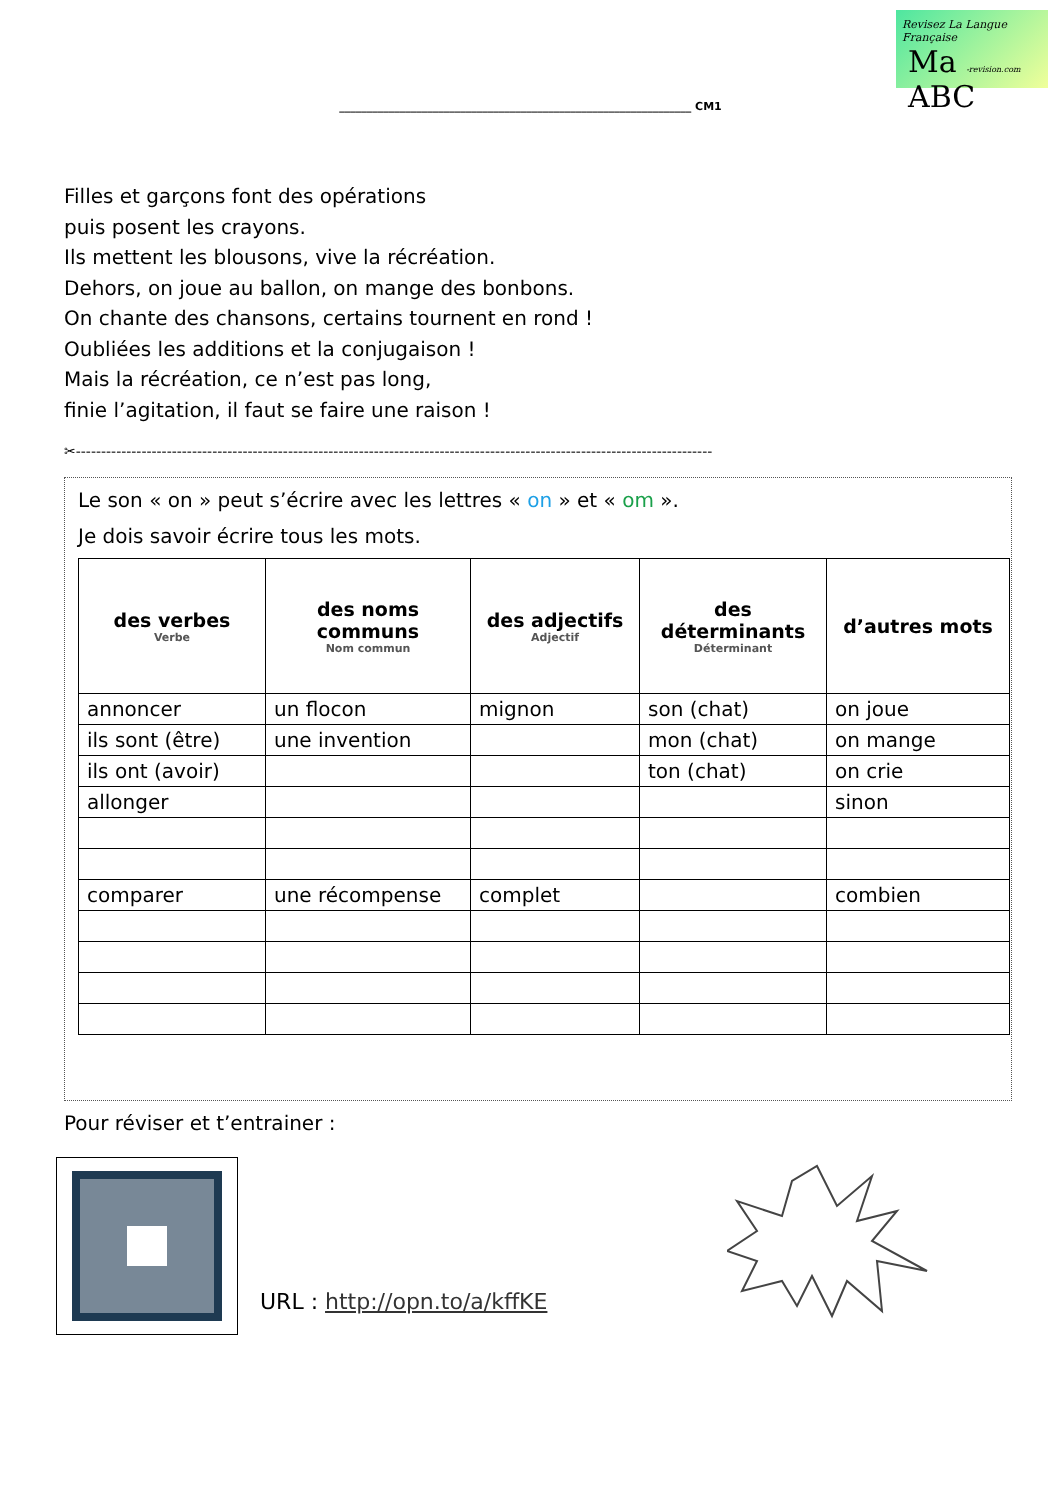Revisez La Langue Française
Ma -revision.com ABC
________________________________________________________________ CM1
Filles et garçons font des opérations
puis posent les crayons.
Ils mettent les blousons, vive la récréation.
Dehors, on joue au ballon, on mange des bonbons.
On chante des chansons, certains tournent en rond !
Oubliées les additions et la conjugaison !
Mais la récréation, ce n’est pas long,
finie l’agitation, il faut se faire une raison !
✂------------------------------------------------------------------------------------------------------------------------------
Le son « on » peut s’écrire avec les lettres « on » et « om ».
Je dois savoir écrire tous les mots.
| des verbes Verbe | des noms communs Nom commun | des adjectifs Adjectif | des déterminants Déterminant | d’autres mots |
| --- | --- | --- | --- | --- |
| annoncer | un flocon | mignon | son (chat) | on joue |
| ils sont (être) | une invention | | mon (chat) | on mange |
| ils ont (avoir) | | | ton (chat) | on crie |
| allonger | | | | sinon |
| comparer | une récompense | complet | | combien |
Pour réviser et t’entrainer :
URL : http://opn.to/a/kffKE